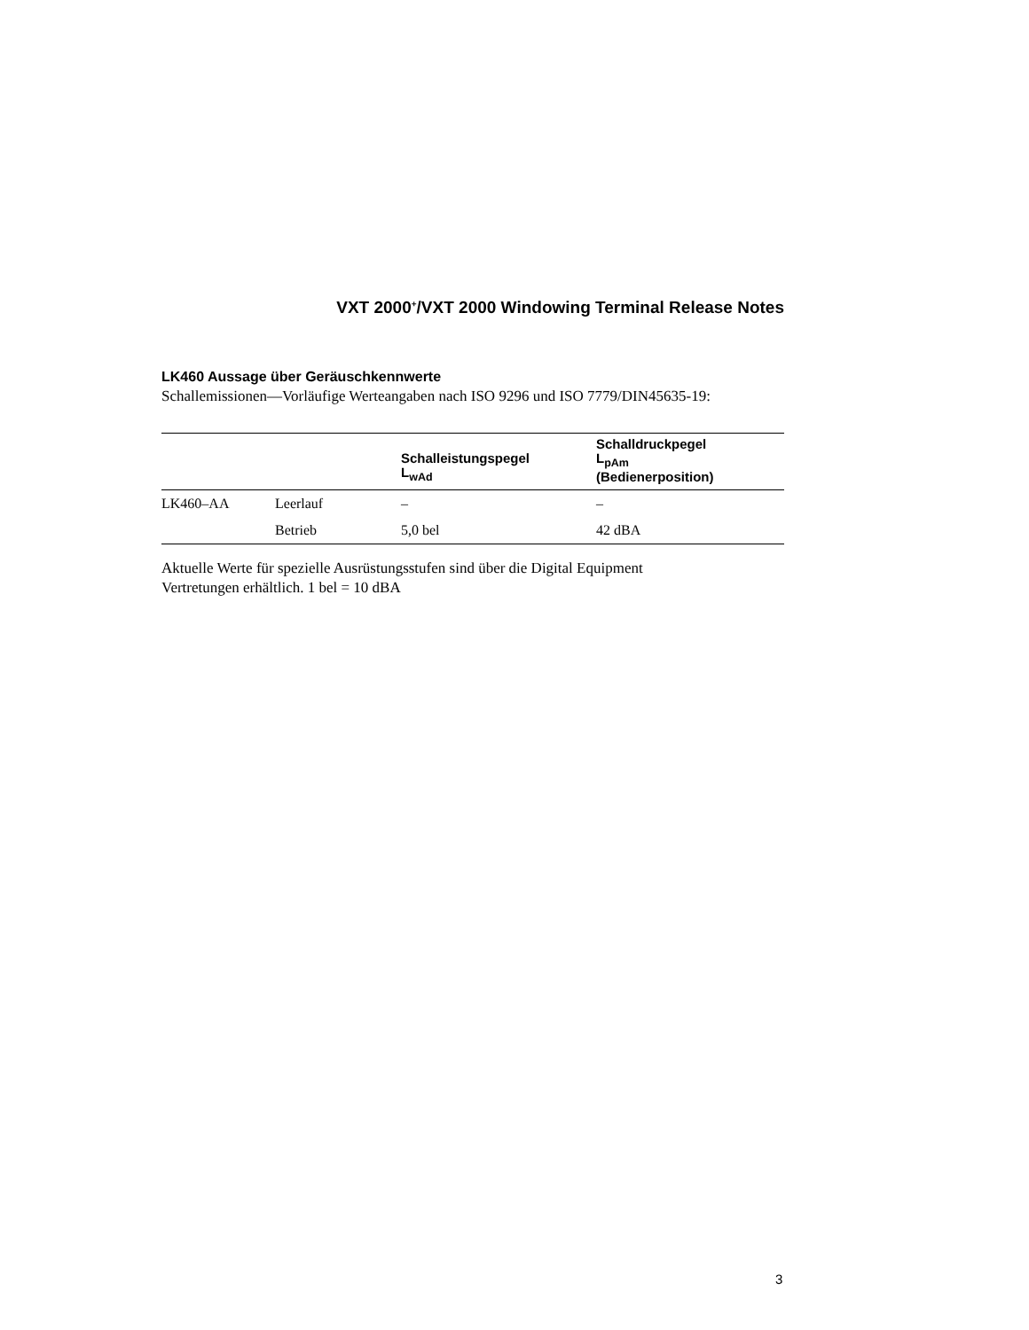VXT 2000<sup>+</sup>/VXT 2000 Windowing Terminal Release Notes
LK460 Aussage über Geräuschkennwerte
Schallemissionen—Vorläufige Werteangaben nach ISO 9296 und ISO 7779/DIN45635-19:
| | | Schalleistungspegel L<sub>wAd</sub> | Schalldruckpegel L<sub>pAm</sub> (Bedienerposition) |
| --- | --- | --- | --- |
| LK460–AA | Leerlauf | – | – |
| | Betrieb | 5,0 bel | 42 dBA |
Aktuelle Werte für spezielle Ausrüstungsstufen sind über die Digital Equipment Vertretungen erhältlich. 1 bel = 10 dBA
3